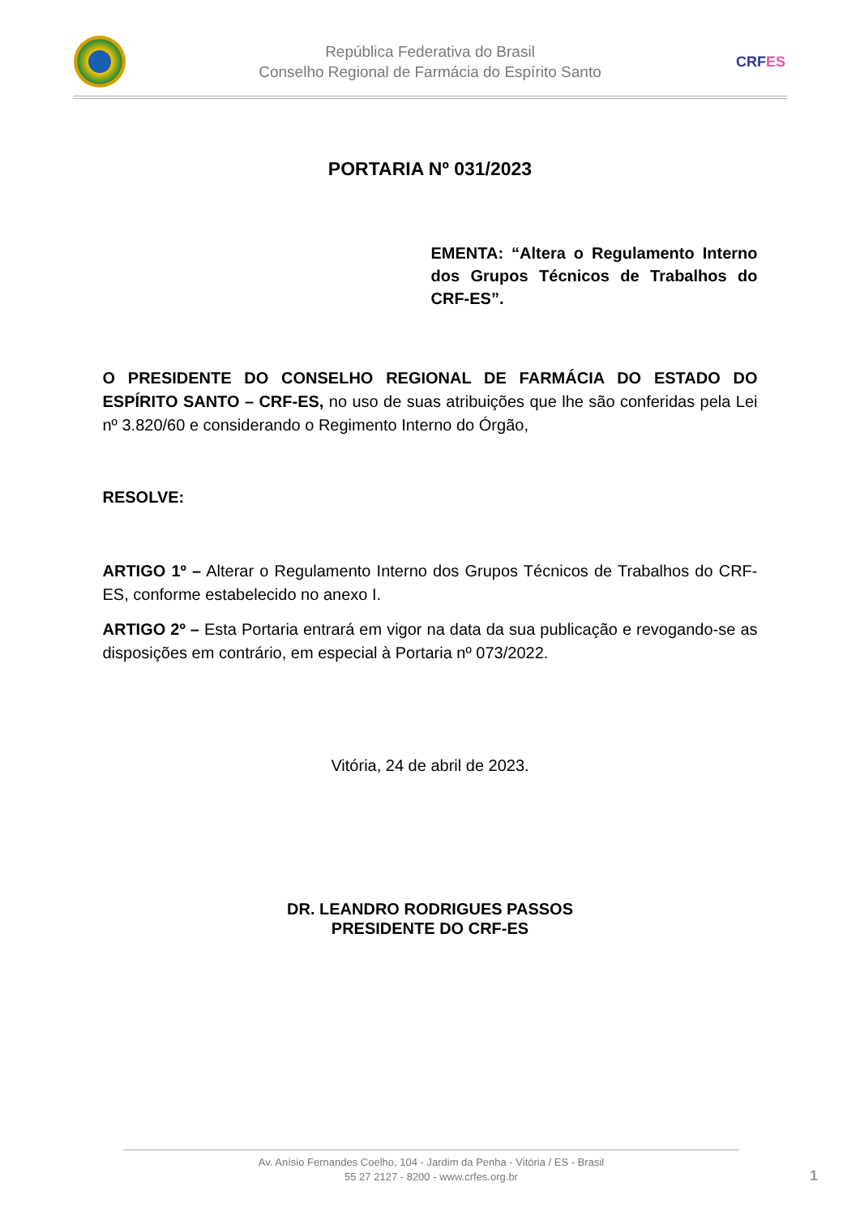República Federativa do Brasil
Conselho Regional de Farmácia do Espírito Santo
CRFES
PORTARIA Nº 031/2023
EMENTA: “Altera o Regulamento Interno dos Grupos Técnicos de Trabalhos do CRF-ES”.
O PRESIDENTE DO CONSELHO REGIONAL DE FARMÁCIA DO ESTADO DO ESPÍRITO SANTO – CRF-ES, no uso de suas atribuições que lhe são conferidas pela Lei nº 3.820/60 e considerando o Regimento Interno do Órgão,
RESOLVE:
ARTIGO 1º – Alterar o Regulamento Interno dos Grupos Técnicos de Trabalhos do CRF-ES, conforme estabelecido no anexo I.
ARTIGO 2º – Esta Portaria entrará em vigor na data da sua publicação e revogando-se as disposições em contrário, em especial à Portaria nº 073/2022.
Vitória, 24 de abril de 2023.
DR. LEANDRO RODRIGUES PASSOS
PRESIDENTE DO CRF-ES
Av. Anísio Fernandes Coelho, 104 - Jardim da Penha - Vitória / ES - Brasil
55 27 2127 - 8200 - www.crfes.org.br
1